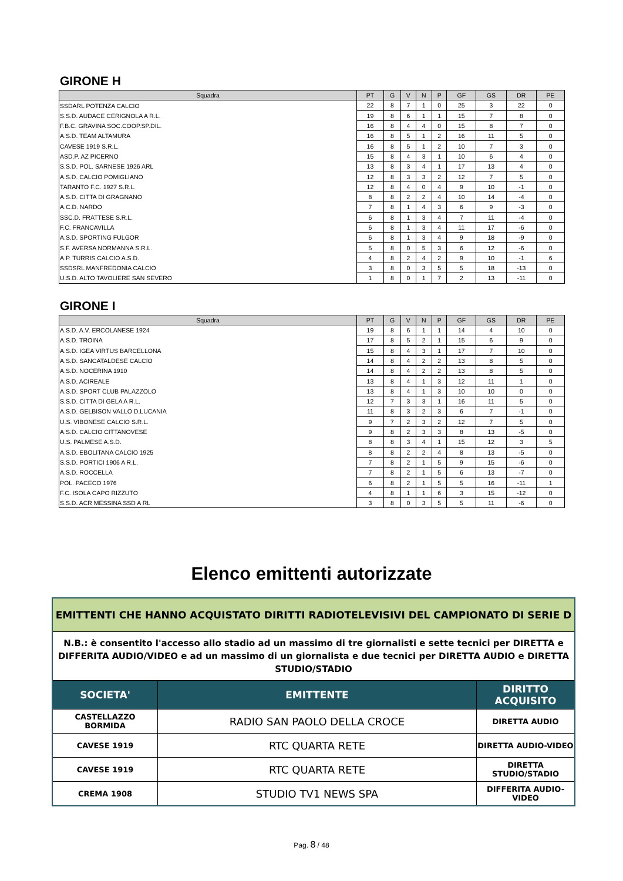GIRONE H
| Squadra | PT | G | V | N | P | GF | GS | DR | PE |
| --- | --- | --- | --- | --- | --- | --- | --- | --- | --- |
| SSDARL POTENZA CALCIO | 22 | 8 | 7 | 1 | 0 | 25 | 3 | 22 | 0 |
| S.S.D. AUDACE CERIGNOLA A R.L. | 19 | 8 | 6 | 1 | 1 | 15 | 7 | 8 | 0 |
| F.B.C. GRAVINA SOC.COOP.SP.DIL. | 16 | 8 | 4 | 4 | 0 | 15 | 8 | 7 | 0 |
| A.S.D. TEAM ALTAMURA | 16 | 8 | 5 | 1 | 2 | 16 | 11 | 5 | 0 |
| CAVESE 1919 S.R.L. | 16 | 8 | 5 | 1 | 2 | 10 | 7 | 3 | 0 |
| ASD.P. AZ PICERNO | 15 | 8 | 4 | 3 | 1 | 10 | 6 | 4 | 0 |
| S.S.D. POL. SARNESE 1926 ARL | 13 | 8 | 3 | 4 | 1 | 17 | 13 | 4 | 0 |
| A.S.D. CALCIO POMIGLIANO | 12 | 8 | 3 | 3 | 2 | 12 | 7 | 5 | 0 |
| TARANTO F.C. 1927 S.R.L. | 12 | 8 | 4 | 0 | 4 | 9 | 10 | -1 | 0 |
| A.S.D. CITTA DI GRAGNANO | 8 | 8 | 2 | 2 | 4 | 10 | 14 | -4 | 0 |
| A.C.D. NARDO | 7 | 8 | 1 | 4 | 3 | 6 | 9 | -3 | 0 |
| SSC.D. FRATTESE S.R.L. | 6 | 8 | 1 | 3 | 4 | 7 | 11 | -4 | 0 |
| F.C. FRANCAVILLA | 6 | 8 | 1 | 3 | 4 | 11 | 17 | -6 | 0 |
| A.S.D. SPORTING FULGOR | 6 | 8 | 1 | 3 | 4 | 9 | 18 | -9 | 0 |
| S.F. AVERSA NORMANNA S.R.L. | 5 | 8 | 0 | 5 | 3 | 6 | 12 | -6 | 0 |
| A.P. TURRIS CALCIO A.S.D. | 4 | 8 | 2 | 4 | 2 | 9 | 10 | -1 | 6 |
| SSDSRL MANFREDONIA CALCIO | 3 | 8 | 0 | 3 | 5 | 5 | 18 | -13 | 0 |
| U.S.D. ALTO TAVOLIERE SAN SEVERO | 1 | 8 | 0 | 1 | 7 | 2 | 13 | -11 | 0 |
GIRONE I
| Squadra | PT | G | V | N | P | GF | GS | DR | PE |
| --- | --- | --- | --- | --- | --- | --- | --- | --- | --- |
| A.S.D. A.V. ERCOLANESE 1924 | 19 | 8 | 6 | 1 | 1 | 14 | 4 | 10 | 0 |
| A.S.D. TROINA | 17 | 8 | 5 | 2 | 1 | 15 | 6 | 9 | 0 |
| A.S.D. IGEA VIRTUS BARCELLONA | 15 | 8 | 4 | 3 | 1 | 17 | 7 | 10 | 0 |
| A.S.D. SANCATALDESE CALCIO | 14 | 8 | 4 | 2 | 2 | 13 | 8 | 5 | 0 |
| A.S.D. NOCERINA 1910 | 14 | 8 | 4 | 2 | 2 | 13 | 8 | 5 | 0 |
| A.S.D. ACIREALE | 13 | 8 | 4 | 1 | 3 | 12 | 11 | 1 | 0 |
| A.S.D. SPORT CLUB PALAZZOLO | 13 | 8 | 4 | 1 | 3 | 10 | 10 | 0 | 0 |
| S.S.D. CITTA DI GELA A R.L. | 12 | 7 | 3 | 3 | 1 | 16 | 11 | 5 | 0 |
| A.S.D. GELBISON VALLO D.LUCANIA | 11 | 8 | 3 | 2 | 3 | 6 | 7 | -1 | 0 |
| U.S. VIBONESE CALCIO S.R.L. | 9 | 7 | 2 | 3 | 2 | 12 | 7 | 5 | 0 |
| A.S.D. CALCIO CITTANOVESE | 9 | 8 | 2 | 3 | 3 | 8 | 13 | -5 | 0 |
| U.S. PALMESE A.S.D. | 8 | 8 | 3 | 4 | 1 | 15 | 12 | 3 | 5 |
| A.S.D. EBOLITANA CALCIO 1925 | 8 | 8 | 2 | 2 | 4 | 8 | 13 | -5 | 0 |
| S.S.D. PORTICI 1906 A R.L. | 7 | 8 | 2 | 1 | 5 | 9 | 15 | -6 | 0 |
| A.S.D. ROCCELLA | 7 | 8 | 2 | 1 | 5 | 6 | 13 | -7 | 0 |
| POL. PACECO 1976 | 6 | 8 | 2 | 1 | 5 | 5 | 16 | -11 | 1 |
| F.C. ISOLA CAPO RIZZUTO | 4 | 8 | 1 | 1 | 6 | 3 | 15 | -12 | 0 |
| S.S.D. ACR MESSINA SSD A RL | 3 | 8 | 0 | 3 | 5 | 5 | 11 | -6 | 0 |
Elenco emittenti autorizzate
| EMITTENTI CHE HANNO ACQUISTATO DIRITTI RADIOTELEVISIVI DEL CAMPIONATO DI SERIE D | | |
| N.B.: è consentito l'accesso allo stadio ad un massimo di tre giornalisti e sette tecnici per DIRETTA e DIFFERITA AUDIO/VIDEO e ad un massimo di un giornalista e due tecnici per DIRETTA AUDIO e DIRETTA STUDIO/STADIO | | |
| SOCIETA' | EMITTENTE | DIRITTO ACQUISITO |
| CASTELLAZZO BORMIDA | RADIO SAN PAOLO DELLA CROCE | DIRETTA AUDIO |
| CAVESE 1919 | RTC QUARTA RETE | DIRETTA AUDIO-VIDEO |
| CAVESE 1919 | RTC QUARTA RETE | DIRETTA STUDIO/STADIO |
| CREMA 1908 | STUDIO TV1 NEWS SPA | DIFFERITA AUDIO-VIDEO |
Pag. 8 / 48